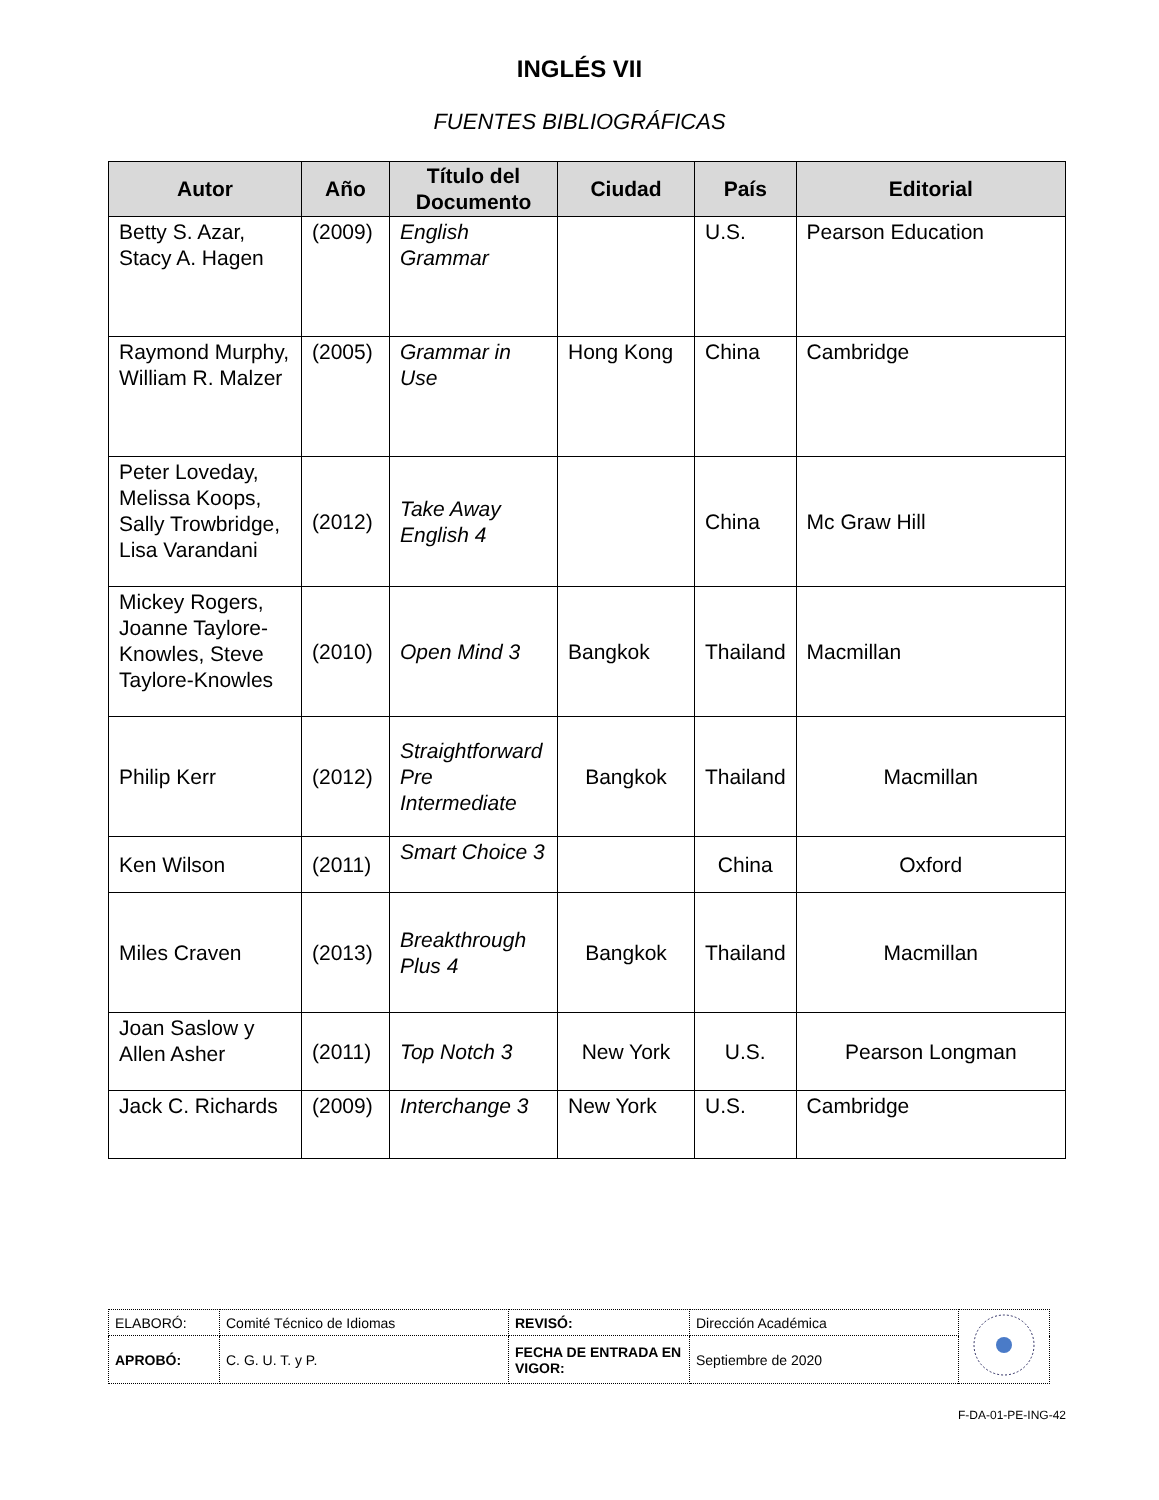INGLÉS VII
FUENTES BIBLIOGRÁFICAS
| Autor | Año | Título del Documento | Ciudad | País | Editorial |
| --- | --- | --- | --- | --- | --- |
| Betty S. Azar, Stacy A. Hagen | (2009) | English Grammar | | U.S. | Pearson Education |
| Raymond Murphy, William R. Malzer | (2005) | Grammar in Use | Hong Kong | China | Cambridge |
| Peter Loveday, Melissa Koops, Sally Trowbridge, Lisa Varandani | (2012) | Take Away English 4 | | China | Mc Graw Hill |
| Mickey Rogers, Joanne Taylore-Knowles, Steve Taylore-Knowles | (2010) | Open Mind 3 | Bangkok | Thailand | Macmillan |
| Philip Kerr | (2012) | Straightforward Pre Intermediate | Bangkok | Thailand | Macmillan |
| Ken Wilson | (2011) | Smart Choice 3 | | China | Oxford |
| Miles Craven | (2013) | Breakthrough Plus 4 | Bangkok | Thailand | Macmillan |
| Joan Saslow y Allen Asher | (2011) | Top Notch 3 | New York | U.S. | Pearson Longman |
| Jack C. Richards | (2009) | Interchange 3 | New York | U.S. | Cambridge |
| ELABORÓ: | Comité Técnico de Idiomas | REVISÓ: | Dirección Académica | |
| APROBÓ: | C. G. U. T. y P. | FECHA DE ENTRADA EN VIGOR: | Septiembre de 2020 | |
F-DA-01-PE-ING-42